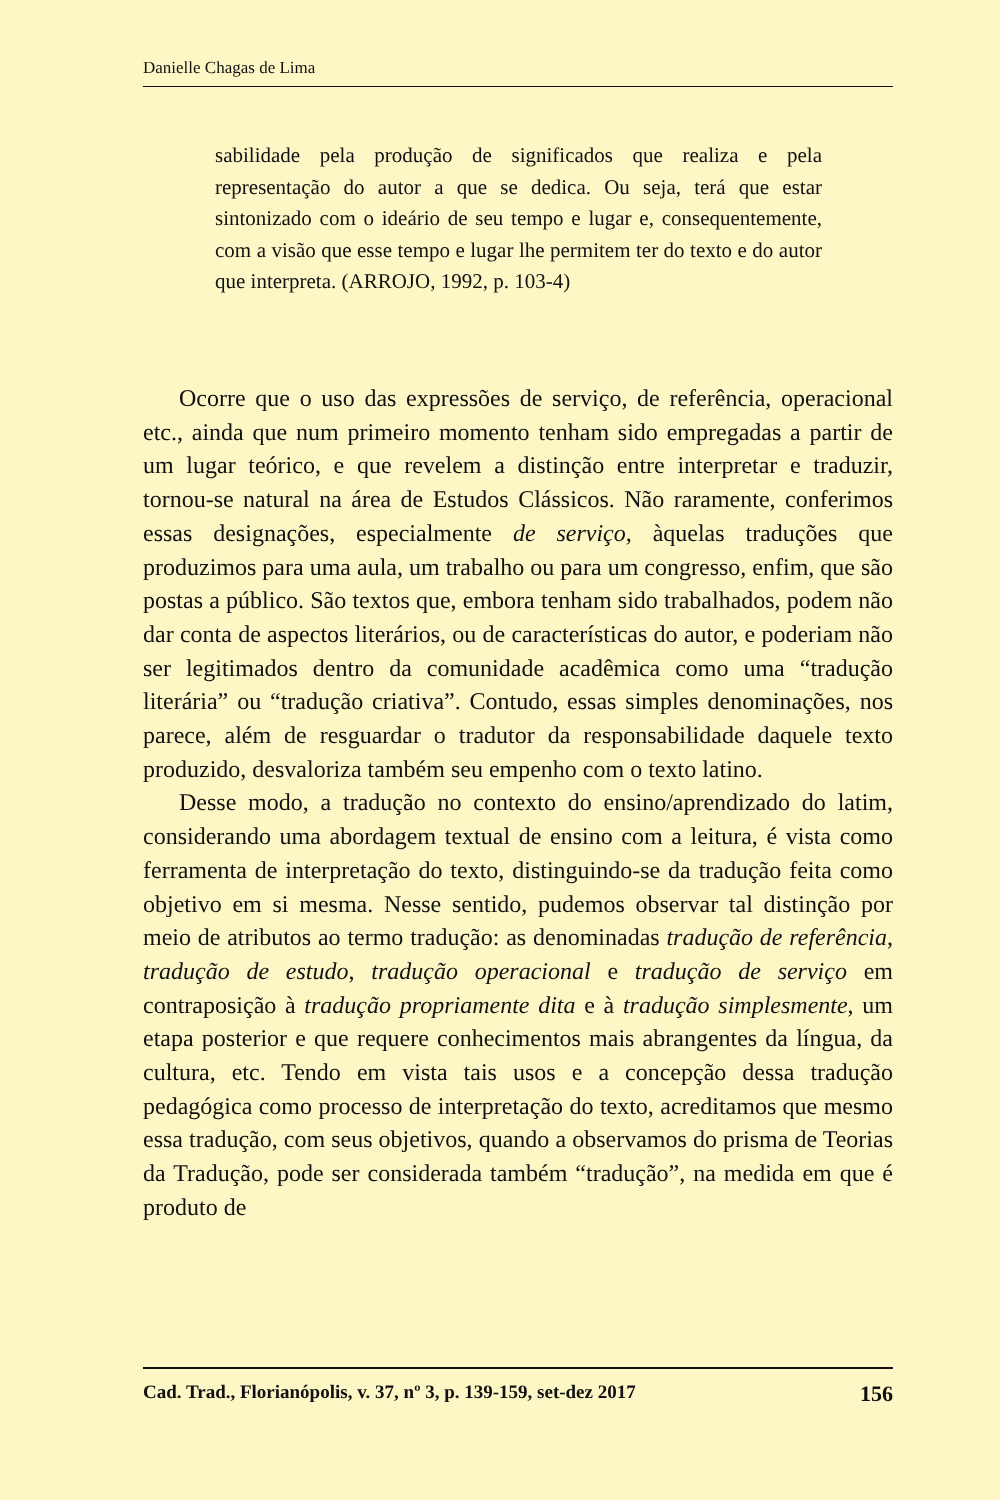Danielle Chagas de Lima
sabilidade pela produção de significados que realiza e pela representação do autor a que se dedica. Ou seja, terá que estar sintonizado com o ideário de seu tempo e lugar e, consequentemente, com a visão que esse tempo e lugar lhe permitem ter do texto e do autor que interpreta. (ARROJO, 1992, p. 103-4)
Ocorre que o uso das expressões de serviço, de referência, operacional etc., ainda que num primeiro momento tenham sido empregadas a partir de um lugar teórico, e que revelem a distinção entre interpretar e traduzir, tornou-se natural na área de Estudos Clássicos. Não raramente, conferimos essas designações, especialmente de serviço, àquelas traduções que produzimos para uma aula, um trabalho ou para um congresso, enfim, que são postas a público. São textos que, embora tenham sido trabalhados, podem não dar conta de aspectos literários, ou de características do autor, e poderiam não ser legitimados dentro da comunidade acadêmica como uma “tradução literária” ou “tradução criativa”. Contudo, essas simples denominações, nos parece, além de resguardar o tradutor da responsabilidade daquele texto produzido, desvaloriza também seu empenho com o texto latino.
Desse modo, a tradução no contexto do ensino/aprendizado do latim, considerando uma abordagem textual de ensino com a leitura, é vista como ferramenta de interpretação do texto, distinguindo-se da tradução feita como objetivo em si mesma. Nesse sentido, pudemos observar tal distinção por meio de atributos ao termo tradução: as denominadas tradução de referência, tradução de estudo, tradução operacional e tradução de serviço em contraposição à tradução propriamente dita e à tradução simplesmente, um etapa posterior e que requere conhecimentos mais abrangentes da língua, da cultura, etc. Tendo em vista tais usos e a concepção dessa tradução pedagógica como processo de interpretação do texto, acreditamos que mesmo essa tradução, com seus objetivos, quando a observamos do prisma de Teorias da Tradução, pode ser considerada também “tradução”, na medida em que é produto de
Cad. Trad., Florianópolis, v. 37, nº 3, p. 139-159, set-dez 2017 156